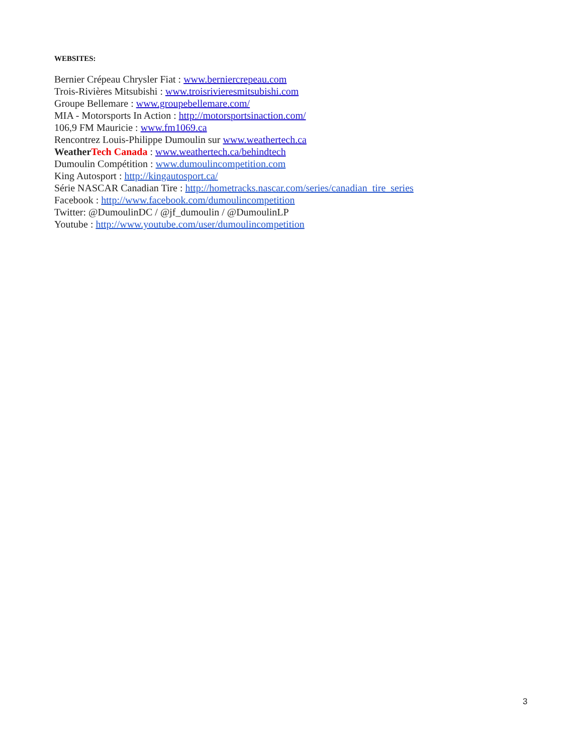WEBSITES:
Bernier Crépeau Chrysler Fiat : www.berniercrepeau.com
Trois-Rivières Mitsubishi : www.troisrivieresmitsubishi.com
Groupe Bellemare : www.groupebellemare.com/
MIA - Motorsports In Action : http://motorsportsinaction.com/
106,9 FM Mauricie : www.fm1069.ca
Rencontrez Louis-Philippe Dumoulin sur www.weathertech.ca
Weather Tech Canada : www.weathertech.ca/behindtech
Dumoulin Compétition : www.dumoulincompetition.com
King Autosport : http://kingautosport.ca/
Série NASCAR Canadian Tire : http://hometracks.nascar.com/series/canadian_tire_series
Facebook : http://www.facebook.com/dumoulincompetition
Twitter: @DumoulinDC / @jf_dumoulin / @DumoulinLP
Youtube : http://www.youtube.com/user/dumoulincompetition
3